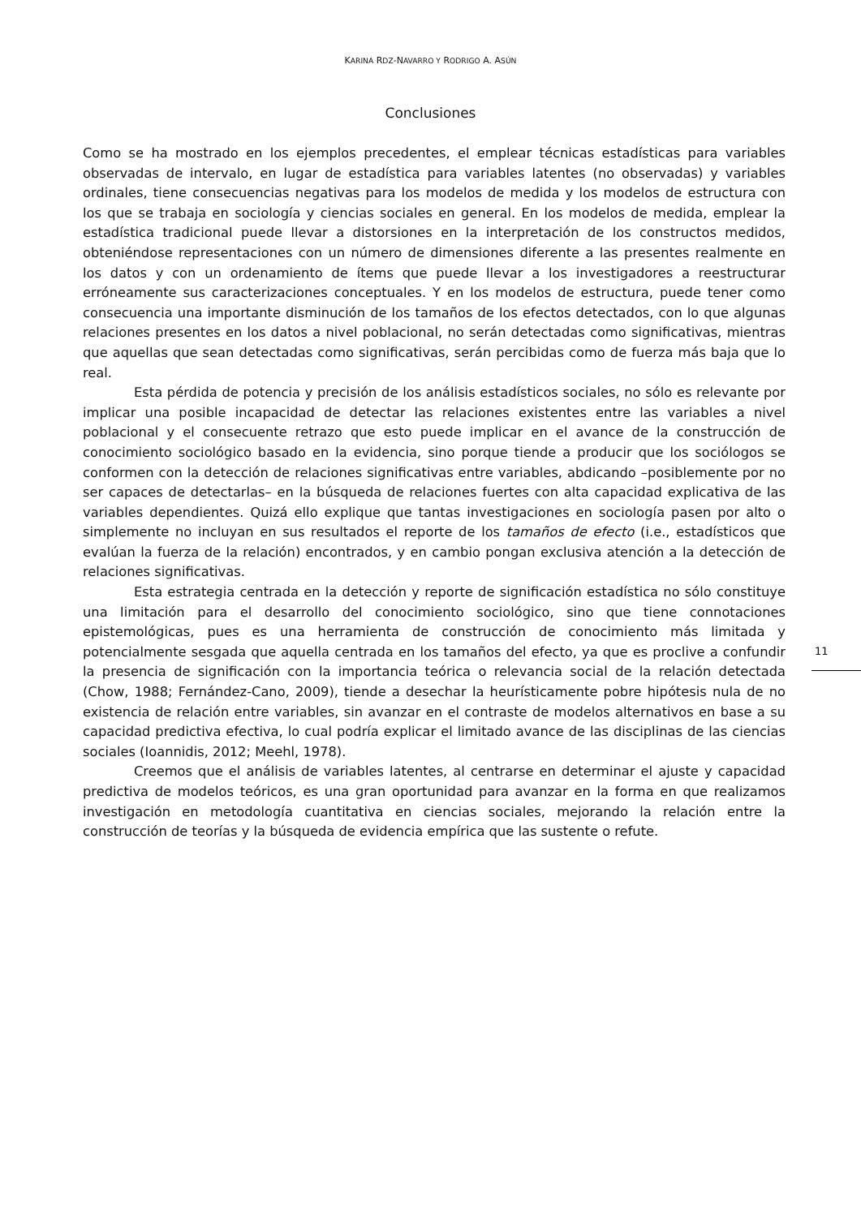KARINA RDZ-NAVARRO Y RODRIGO A. ASÚN
Conclusiones
Como se ha mostrado en los ejemplos precedentes, el emplear técnicas estadísticas para variables observadas de intervalo, en lugar de estadística para variables latentes (no observadas) y variables ordinales, tiene consecuencias negativas para los modelos de medida y los modelos de estructura con los que se trabaja en sociología y ciencias sociales en general. En los modelos de medida, emplear la estadística tradicional puede llevar a distorsiones en la interpretación de los constructos medidos, obteniéndose representaciones con un número de dimensiones diferente a las presentes realmente en los datos y con un ordenamiento de ítems que puede llevar a los investigadores a reestructurar erróneamente sus caracterizaciones conceptuales. Y en los modelos de estructura, puede tener como consecuencia una importante disminución de los tamaños de los efectos detectados, con lo que algunas relaciones presentes en los datos a nivel poblacional, no serán detectadas como significativas, mientras que aquellas que sean detectadas como significativas, serán percibidas como de fuerza más baja que lo real.
Esta pérdida de potencia y precisión de los análisis estadísticos sociales, no sólo es relevante por implicar una posible incapacidad de detectar las relaciones existentes entre las variables a nivel poblacional y el consecuente retrazo que esto puede implicar en el avance de la construcción de conocimiento sociológico basado en la evidencia, sino porque tiende a producir que los sociólogos se conformen con la detección de relaciones significativas entre variables, abdicando –posiblemente por no ser capaces de detectarlas– en la búsqueda de relaciones fuertes con alta capacidad explicativa de las variables dependientes. Quizá ello explique que tantas investigaciones en sociología pasen por alto o simplemente no incluyan en sus resultados el reporte de los tamaños de efecto (i.e., estadísticos que evalúan la fuerza de la relación) encontrados, y en cambio pongan exclusiva atención a la detección de relaciones significativas.
Esta estrategia centrada en la detección y reporte de significación estadística no sólo constituye una limitación para el desarrollo del conocimiento sociológico, sino que tiene connotaciones epistemológicas, pues es una herramienta de construcción de conocimiento más limitada y potencialmente sesgada que aquella centrada en los tamaños del efecto, ya que es proclive a confundir la presencia de significación con la importancia teórica o relevancia social de la relación detectada (Chow, 1988; Fernández-Cano, 2009), tiende a desechar la heurísticamente pobre hipótesis nula de no existencia de relación entre variables, sin avanzar en el contraste de modelos alternativos en base a su capacidad predictiva efectiva, lo cual podría explicar el limitado avance de las disciplinas de las ciencias sociales (Ioannidis, 2012; Meehl, 1978).
Creemos que el análisis de variables latentes, al centrarse en determinar el ajuste y capacidad predictiva de modelos teóricos, es una gran oportunidad para avanzar en la forma en que realizamos investigación en metodología cuantitativa en ciencias sociales, mejorando la relación entre la construcción de teorías y la búsqueda de evidencia empírica que las sustente o refute.
11